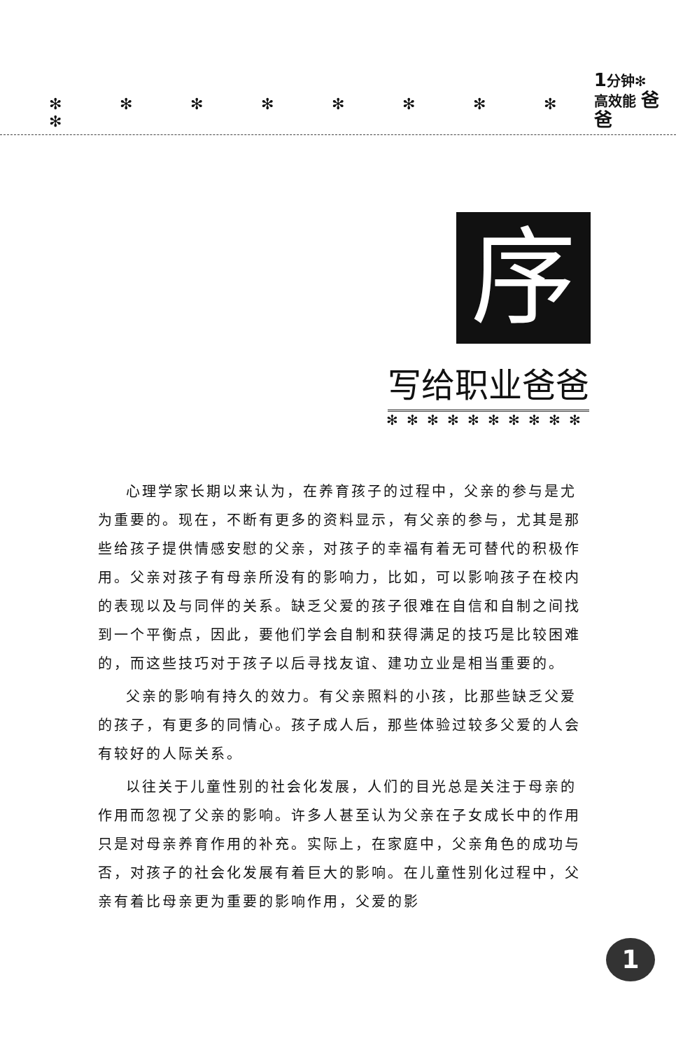✻ ✻ ✻ ✻ ✻ ✻ ✻ ✻ ✻
1分钟✻
高效能 爸爸
序
写给职业爸爸
✻✻✻✻✻✻✻✻✻✻
心理学家长期以来认为，在养育孩子的过程中，父亲的参与是尤为重要的。现在，不断有更多的资料显示，有父亲的参与，尤其是那些给孩子提供情感安慰的父亲，对孩子的幸福有着无可替代的积极作用。父亲对孩子有母亲所没有的影响力，比如，可以影响孩子在校内的表现以及与同伴的关系。缺乏父爱的孩子很难在自信和自制之间找到一个平衡点，因此，要他们学会自制和获得满足的技巧是比较困难的，而这些技巧对于孩子以后寻找友谊、建功立业是相当重要的。
父亲的影响有持久的效力。有父亲照料的小孩，比那些缺乏父爱的孩子，有更多的同情心。孩子成人后，那些体验过较多父爱的人会有较好的人际关系。
以往关于儿童性别的社会化发展，人们的目光总是关注于母亲的作用而忽视了父亲的影响。许多人甚至认为父亲在子女成长中的作用只是对母亲养育作用的补充。实际上，在家庭中，父亲角色的成功与否，对孩子的社会化发展有着巨大的影响。在儿童性别化过程中，父亲有着比母亲更为重要的影响作用，父爱的影
1